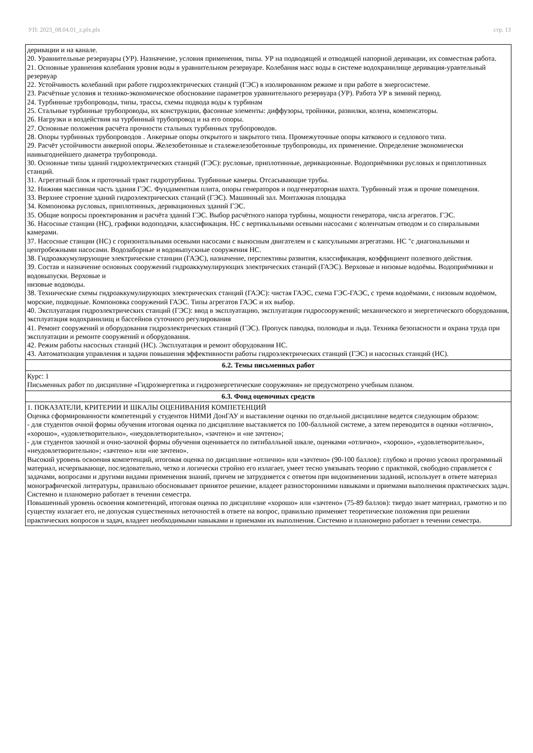УП: 2023_08.04.01_z.plx.plx стр. 13
| деривации и на канале. 20. Уравнительные резервуары (УР). Назначение, условия применения, типы. УР на подводящей и отводящей напорной деривации, их совместная работа. 21. Основные уравнения колебания уровня воды в уравнительном резервуаре. Колебания масс воды в системе водохранилище деривация-уравтельный резервуар 22. Устойчивость колебаний при работе гидроэлектрических станций (ГЭС) в изолированном режиме и при работе в энергосистеме. 23. Расчётные условия и технико-экономическое обоснование параметров уравнительного резервуара (УР). Работа УР в зимний период. 24. Турбинные трубопроводы, типы, трассы, схемы подвода воды к турбинам 25. Стальные турбинные трубопроводы, их конструкции, фасонные элементы: диффузоры, тройники, развилки, колена, компенсаторы. 26. Нагрузки и воздействия на турбинный трубопровод и на его опоры. 27. Основные положения расчёта прочности стальных турбинных трубопроводов. 28. Опоры турбинных трубопроводов . Анкерные опоры открытого и закрытого типа. Промежуточные опоры каткового и седлового типа. 29. Расчёт устойчивости анкерной опоры. Железобетонные и сталежелезобетонные трубопроводы, их применение. Определение экономически наивыгоднейшего диаметра трубопровода. 30. Основные типы зданий гидроэлектрических станций (ГЭС): русловые, приплотинные, деривационные. Водоприёмники русловых и приплотинных станций. 31. Агрегатный блок и проточный тракт гидротурбины. Турбинные камеры. Отсасывающие трубы. 32. Нижняя массивная часть здания ГЭС. Фундаментная плита, опоры генераторов и подгенераторная шахта. Турбинный этаж и прочие помещения. 33. Верхнее строение зданий гидроэлектрических станций (ГЭС). Машинный зал. Монтажная площадка 34. Компоновка русловых, приплотинных, деривационных зданий ГЭС. 35. Общие вопросы проектирования и расчёта зданий ГЭС. Выбор расчётного напора турбины, мощности генератора, числа агрегатов. ГЭС. 36. Насосные станции (НС), графики водоподачи, классификация. НС с вертикальными осевыми насосами с коленчатым отводом и со спиральными камерами. 37. Насосные станции (НС) с горизонтальными осевыми насосами с выносным двигателем и с капсульными агрегатами. НС "с диагональными и центробежными насосами. Водозаборные и водовыпускные сооружения НС. 38. Гидроаккумулирующие электрические станции (ГАЭС), назначение, перспективы развития, классификация, коэффициент полезного действия. 39. Состав и назначение основных сооружений гидроаккумулирующих электрических станций (ГАЭС). Верховые и низовые водоёмы. Водоприёмники и водовыпуски. Верховые и низовые водоводы. 38. Технические схемы гидроаккумулирующих электрических станций (ГАЭС): чистая ГАЭС, схема ГЭС-ГАЭС, с тремя водоёмами, с низовым водоёмом, морские, подводные. Компоновка сооружений ГАЭС. Типы агрегатов ГАЭС и их выбор. 40. Эксплуатация гидроэлектрических станций (ГЭС): ввод в эксплуатацию, эксплуатация гидросооружений; механического и энергетического оборудования, эксплуатация водохранилищ и бассейнов суточного регулирования 41. Ремонт сооружений и оборудования гидроэлектрических станций (ГЭС). Пропуск паводка, половодья и льда. Техника безопасности и охрана труда при эксплуатации и ремонте сооружений и оборудования. 42. Режим работы насосных станций (НС). Эксплуатация и ремонт оборудования НС. 43. Автоматизация управления и задачи повышения эффективности работы гидроэлектрических станций (ГЭС) и насосных станций (НС). |
| 6.2. Темы письменных работ |
| Курс: 1 Письменных работ по дисциплине «Гидроэнергетика и гидроэнергетические сооружения» не предусмотрено учебным планом. |
| 6.3. Фонд оценочных средств |
| 1. ПОКАЗАТЕЛИ, КРИТЕРИИ И ШКАЛЫ ОЦЕНИВАНИЯ КОМПЕТЕНЦИЙ Оценка сформированности компетенций у студентов НИМИ ДонГАУ и выставление оценки по отдельной дисциплине ведется следующим образом: - для студентов очной формы обучения итоговая оценка по дисциплине выставляется по 100-балльной системе, а затем переводится в оценки «отлично», «хорошо», «удовлетворительно», «неудовлетворительно», «зачтено» и «не зачтено»; - для студентов заочной и очно-заочной формы обучения оценивается по пятибалльной шкале, оценками «отлично», «хорошо», «удовлетворительно», «неудовлетворительно»; «зачтено» или «не зачтено». Высокий уровень освоения компетенций, итоговая оценка по дисциплине «отлично» или «зачтено» (90-100 баллов): глубоко и прочно усвоил программный материал, исчерпывающе, последовательно, четко и логически стройно его излагает, умеет тесно увязывать теорию с практикой, свободно справляется с задачами, вопросами и другими видами применения знаний, причем не затрудняется с ответом при видоизменении заданий, использует в ответе материал монографической литературы, правильно обосновывает принятое решение, владеет разносторонними навыками и приемами выполнения практических задач. Системно и планомерно работает в течении семестра. Повышенный уровень освоения компетенций, итоговая оценка по дисциплине «хорошо» или «зачтено» (75-89 баллов): твердо знает материал, грамотно и по существу излагает его, не допуская существенных неточностей в ответе на вопрос, правильно применяет теоретические положения при решении практических вопросов и задач, владеет необходимыми навыками и приемами их выполнения. Системно и планомерно работает в течении семестра. |